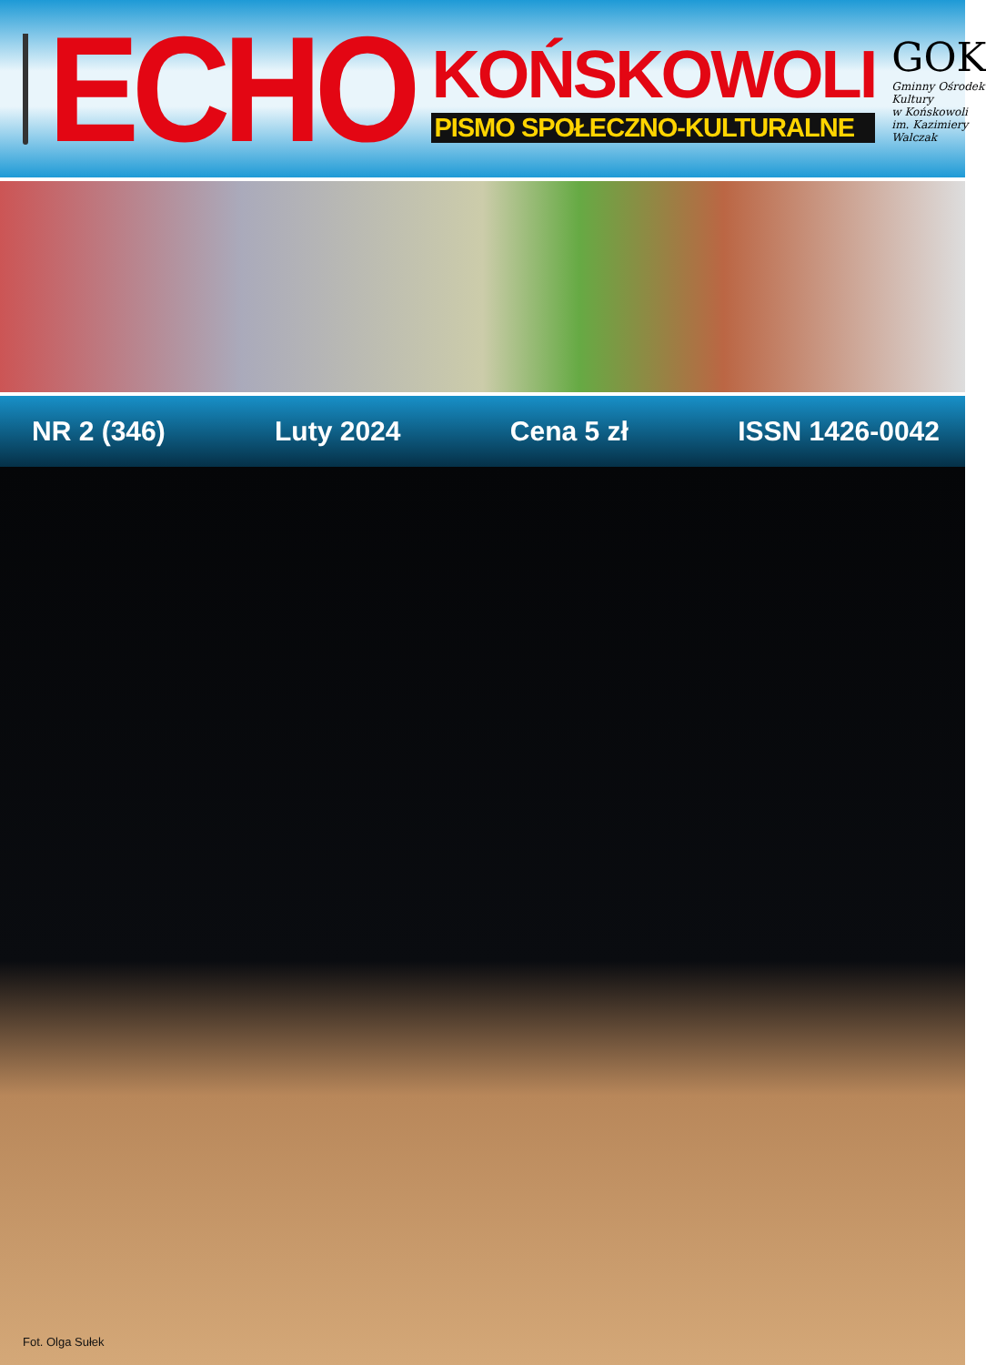ECHO
KOŃSKOWOLI
PISMO SPOŁECZNO-KULTURALNE
GOK
Gminny Ośrodek Kultury
w Końskowoli
im. Kazimiery Walczak
NR 2 (346) Luty 2024 Cena 5 zł ISSN 1426-0042
Fot. Olga Sułek